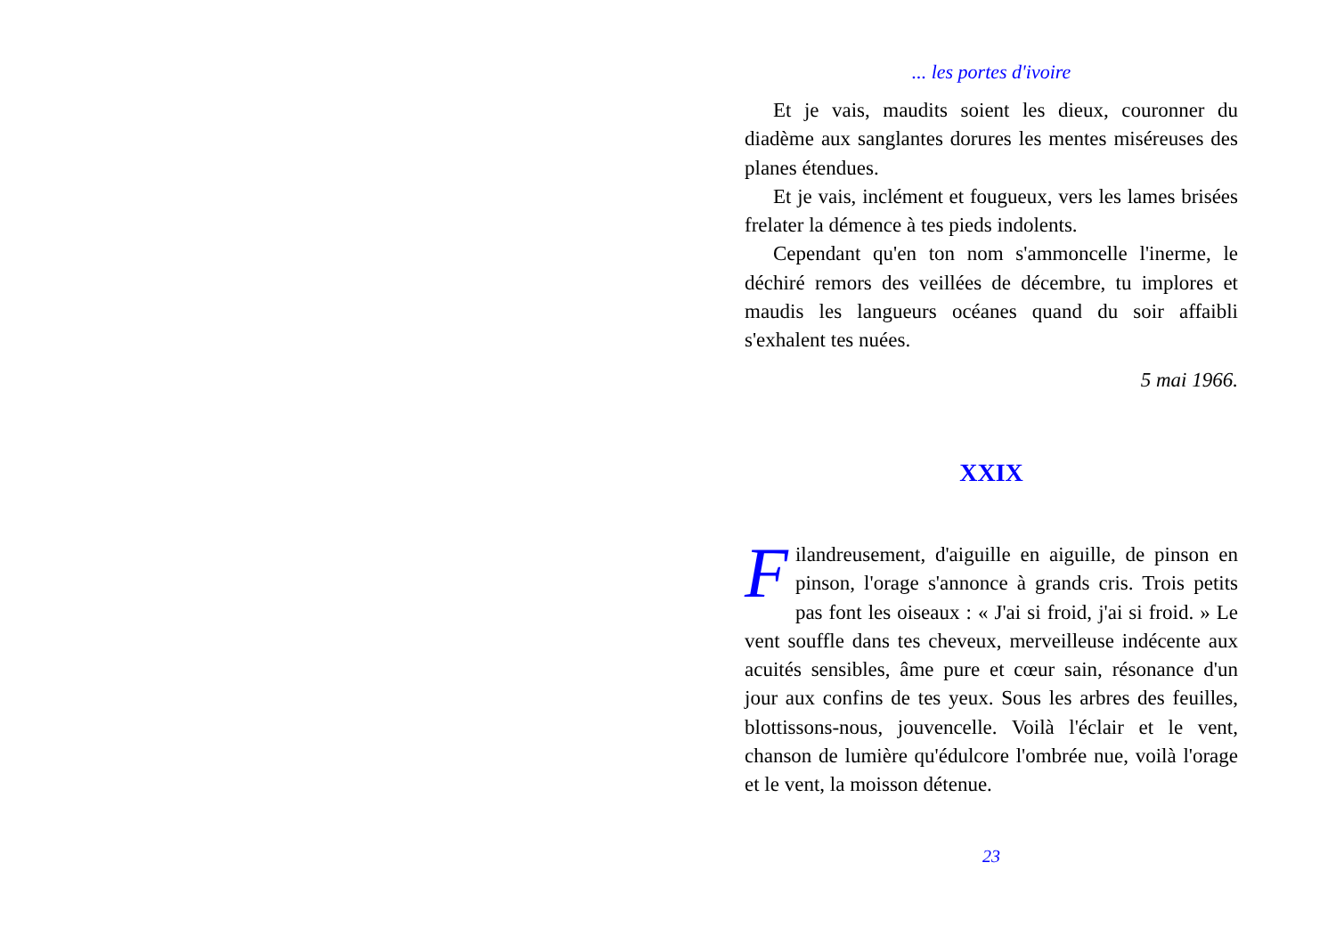... les portes d'ivoire
Et je vais, maudits soient les dieux, couronner du diadème aux sanglantes dorures les mentes miséreuses des planes étendues.
Et je vais, inclément et fougueux, vers les lames brisées frelater la démence à tes pieds indolents.
Cependant qu'en ton nom s'ammoncelle l'inerme, le déchiré remors des veillées de décembre, tu implores et maudis les langueurs océanes quand du soir affaibli s'exhalent tes nuées.
5 mai 1966.
XXIX
Filandreusement, d'aiguille en aiguille, de pinson en pinson, l'orage s'annonce à grands cris. Trois petits pas font les oiseaux : « J'ai si froid, j'ai si froid. » Le vent souffle dans tes cheveux, merveilleuse indécente aux acuités sensibles, âme pure et cœur sain, résonance d'un jour aux confins de tes yeux. Sous les arbres des feuilles, blottissons-nous, jouvencelle. Voilà l'éclair et le vent, chanson de lumière qu'édulcore l'ombrée nue, voilà l'orage et le vent, la moisson détenue.
23